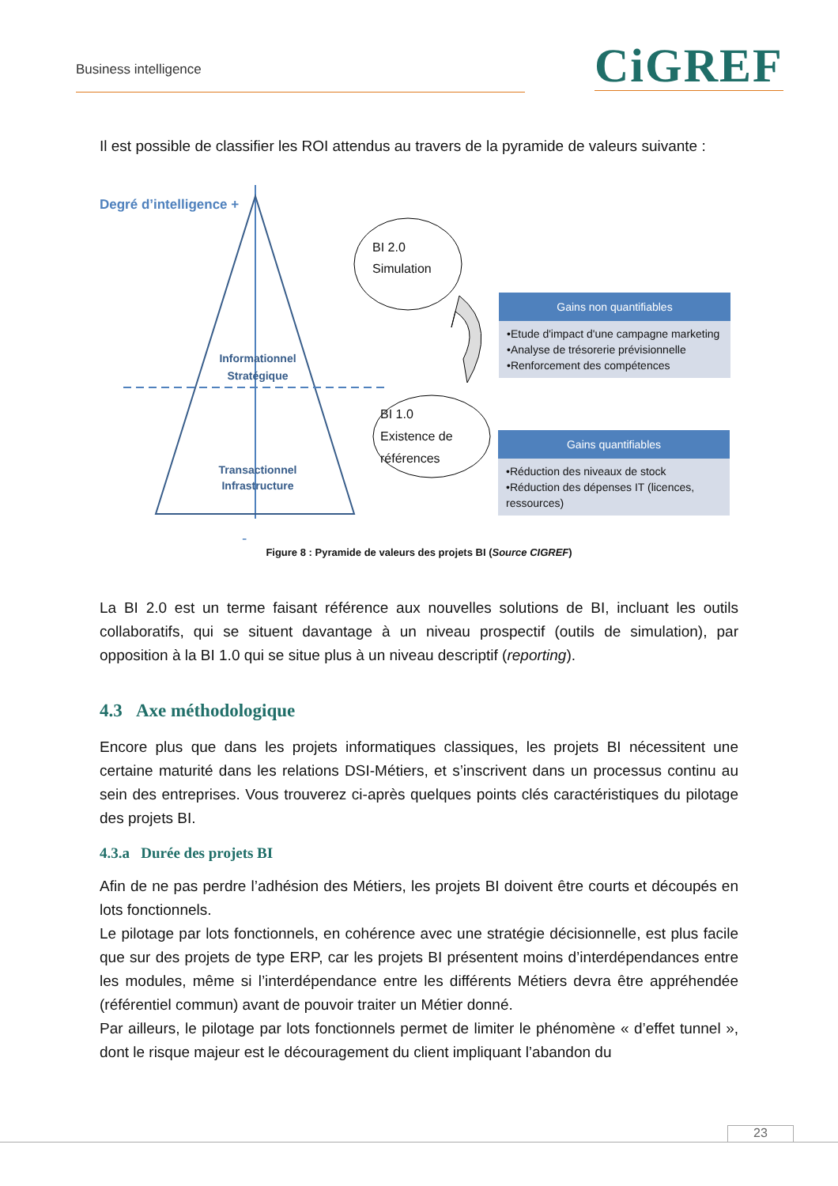Business intelligence CiGREF
Il est possible de classifier les ROI attendus au travers de la pyramide de valeurs suivante :
Degré d’intelligence +
Informationnel
Stratégique
Transactionnel
Infrastructure
BI 2.0
Simulation
BI 1.0
Existence de
références
-
Gains non quantifiables
•Etude d'impact d'une campagne marketing
•Analyse de trésorerie prévisionnelle
•Renforcement des compétences
Gains quantifiables
•Réduction des niveaux de stock
•Réduction des dépenses IT (licences, ressources)
Figure 8 : Pyramide de valeurs des projets BI (Source CIGREF)
La BI 2.0 est un terme faisant référence aux nouvelles solutions de BI, incluant les outils collaboratifs, qui se situent davantage à un niveau prospectif (outils de simulation), par opposition à la BI 1.0 qui se situe plus à un niveau descriptif (reporting).
4.3 Axe méthodologique
Encore plus que dans les projets informatiques classiques, les projets BI nécessitent une certaine maturité dans les relations DSI-Métiers, et s’inscrivent dans un processus continu au sein des entreprises. Vous trouverez ci-après quelques points clés caractéristiques du pilotage des projets BI.
4.3.a Durée des projets BI
Afin de ne pas perdre l’adhésion des Métiers, les projets BI doivent être courts et découpés en lots fonctionnels.
Le pilotage par lots fonctionnels, en cohérence avec une stratégie décisionnelle, est plus facile que sur des projets de type ERP, car les projets BI présentent moins d’interdépendances entre les modules, même si l’interdépendance entre les différents Métiers devra être appréhendée (référentiel commun) avant de pouvoir traiter un Métier donné.
Par ailleurs, le pilotage par lots fonctionnels permet de limiter le phénomène « d’effet tunnel », dont le risque majeur est le découragement du client impliquant l’abandon du
23